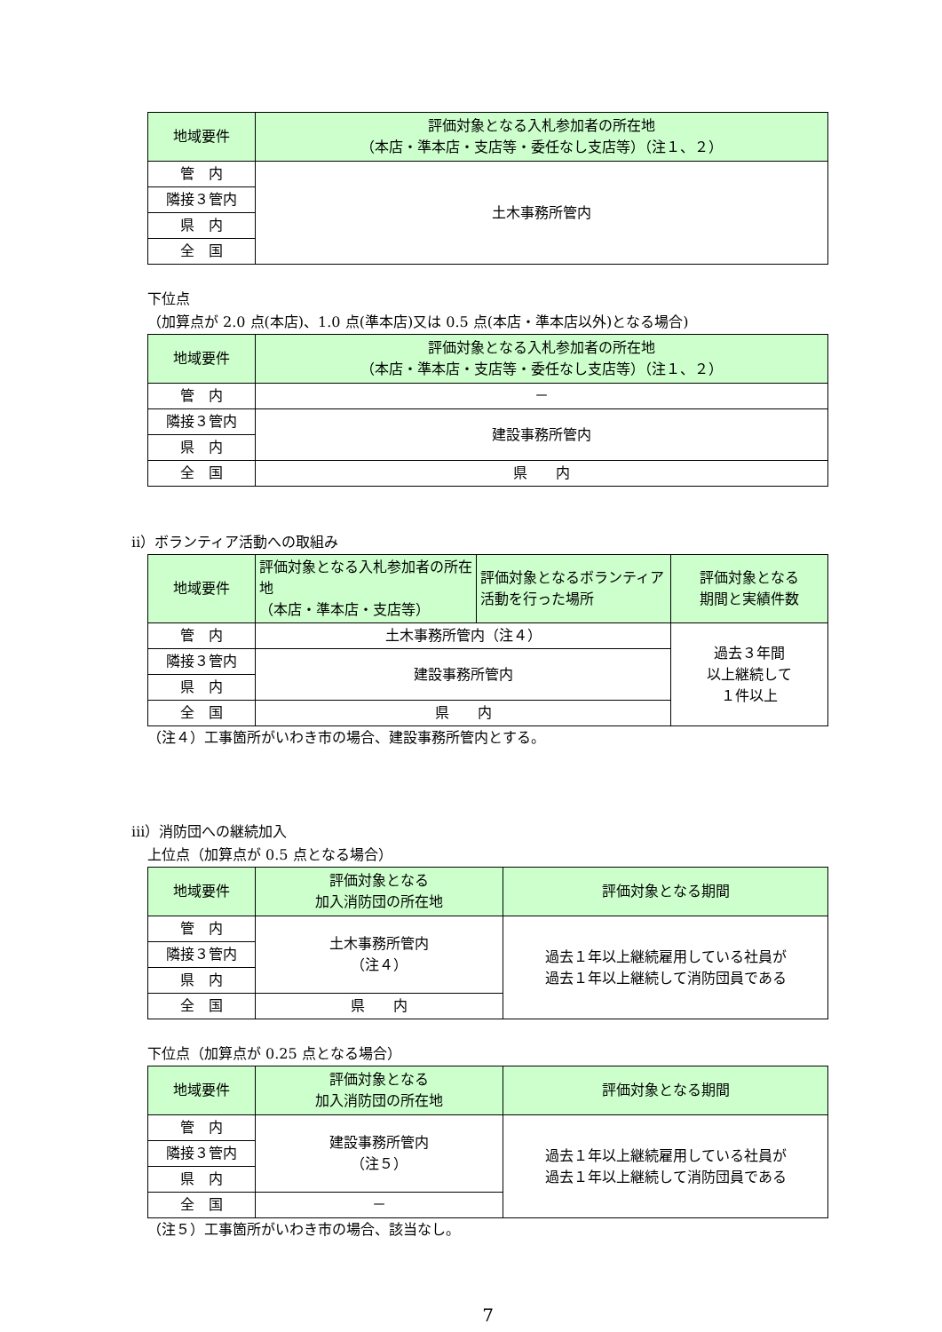| 地域要件 | 評価対象となる入札参加者の所在地 （本店・準本店・支店等・委任なし支店等）（注１、２） |
| --- | --- |
| 管 内 | 土木事務所管内 |
| 隣接３管内 | |
| 県 内 | |
| 全 国 | |
下位点
（加算点が 2.0 点(本店)、1.0 点(準本店)又は 0.5 点(本店・準本店以外)となる場合)
| 地域要件 | 評価対象となる入札参加者の所在地 （本店・準本店・支店等・委任なし支店等）（注１、２） |
| --- | --- |
| 管 内 | － |
| 隣接３管内 | 建設事務所管内 |
| 県 内 | |
| 全 国 | 県 内 |
ⅱ）ボランティア活動への取組み
| 地域要件 | 評価対象となる入札参加者の所在地 （本店・準本店・支店等） | 評価対象となるボランティア活動を行った場所 | 評価対象となる 期間と実績件数 |
| --- | --- | --- | --- |
| 管 内 | 土木事務所管内（注４） | | 過去３年間 以上継続して １件以上 |
| 隣接３管内 | 建設事務所管内 | | |
| 県 内 | | | |
| 全 国 | 県 内 | | |
（注４）工事箇所がいわき市の場合、建設事務所管内とする。
ⅲ）消防団への継続加入
上位点（加算点が 0.5 点となる場合）
| 地域要件 | 評価対象となる 加入消防団の所在地 | 評価対象となる期間 |
| --- | --- | --- |
| 管 内 | 土木事務所管内 （注４） | 過去１年以上継続雇用している社員が 過去１年以上継続して消防団員である |
| 隣接３管内 | | |
| 県 内 | | |
| 全 国 | 県 内 | |
下位点（加算点が 0.25 点となる場合）
| 地域要件 | 評価対象となる 加入消防団の所在地 | 評価対象となる期間 |
| --- | --- | --- |
| 管 内 | 建設事務所管内 （注５） | 過去１年以上継続雇用している社員が 過去１年以上継続して消防団員である |
| 隣接３管内 | | |
| 県 内 | | |
| 全 国 | － | |
（注５）工事箇所がいわき市の場合、該当なし。
7